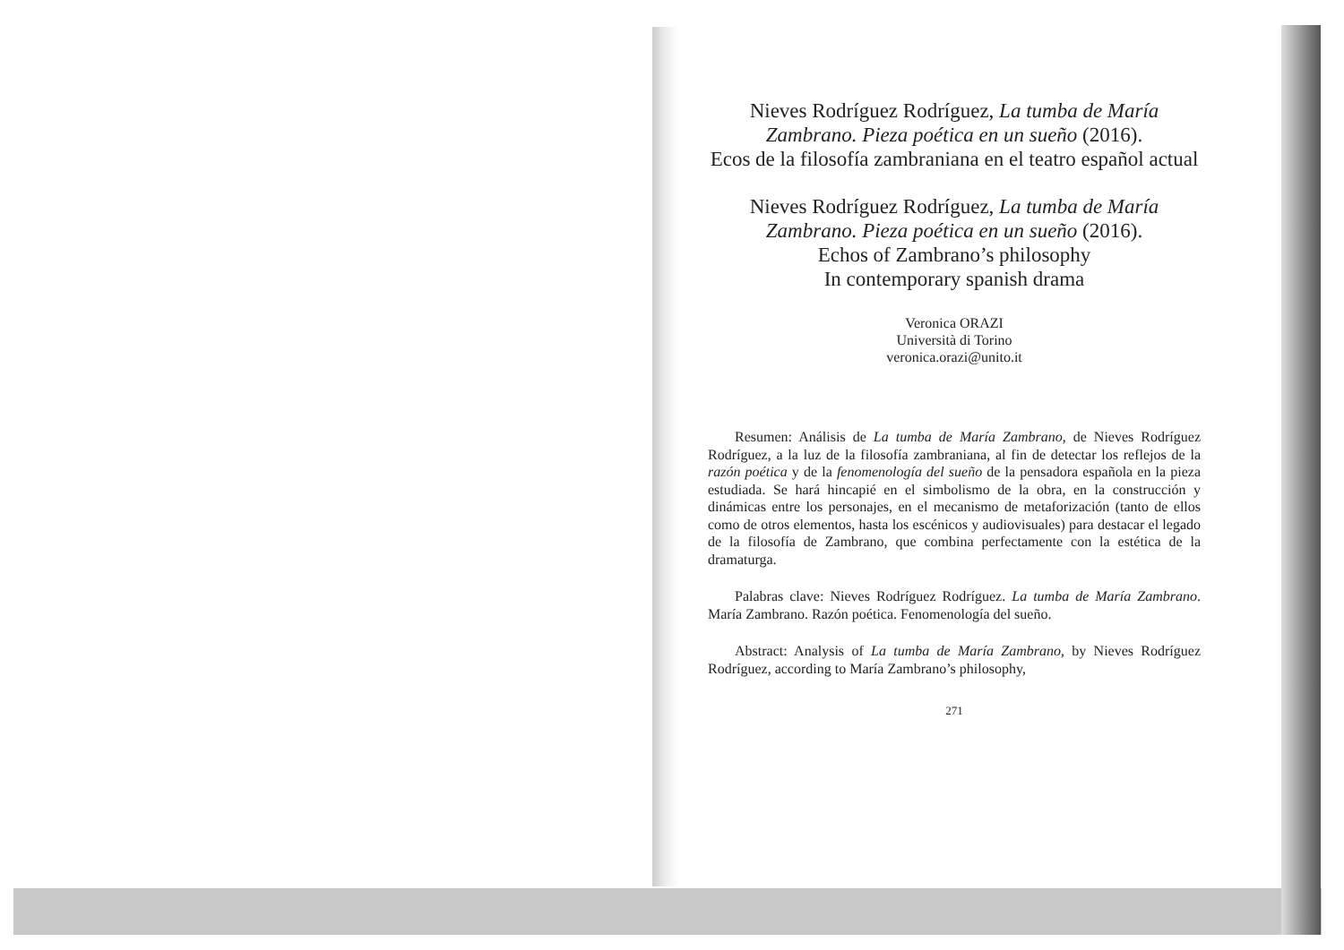Nieves Rodríguez Rodríguez, La tumba de María Zambrano. Pieza poética en un sueño (2016).
Ecos de la filosofía zambraniana en el teatro español actual
Nieves Rodríguez Rodríguez, La tumba de María Zambrano. Pieza poética en un sueño (2016).
Echos of Zambrano’s philosophy
In contemporary spanish drama
Veronica ORAZI
Università di Torino
veronica.orazi@unito.it
Resumen: Análisis de La tumba de María Zambrano, de Nieves Rodríguez Rodríguez, a la luz de la filosofía zambraniana, al fin de detectar los reflejos de la razón poética y de la fenomenología del sueño de la pensadora española en la pieza estudiada. Se hará hincapié en el simbolismo de la obra, en la construcción y dinámicas entre los personajes, en el mecanismo de metaforización (tanto de ellos como de otros elementos, hasta los escénicos y audiovisuales) para destacar el legado de la filosofía de Zambrano, que combina perfectamente con la estética de la dramaturga.
Palabras clave: Nieves Rodríguez Rodríguez. La tumba de María Zambrano. María Zambrano. Razón poética. Fenomenología del sueño.
Abstract: Analysis of La tumba de María Zambrano, by Nieves Rodríguez Rodríguez, according to María Zambrano’s philosophy,
271